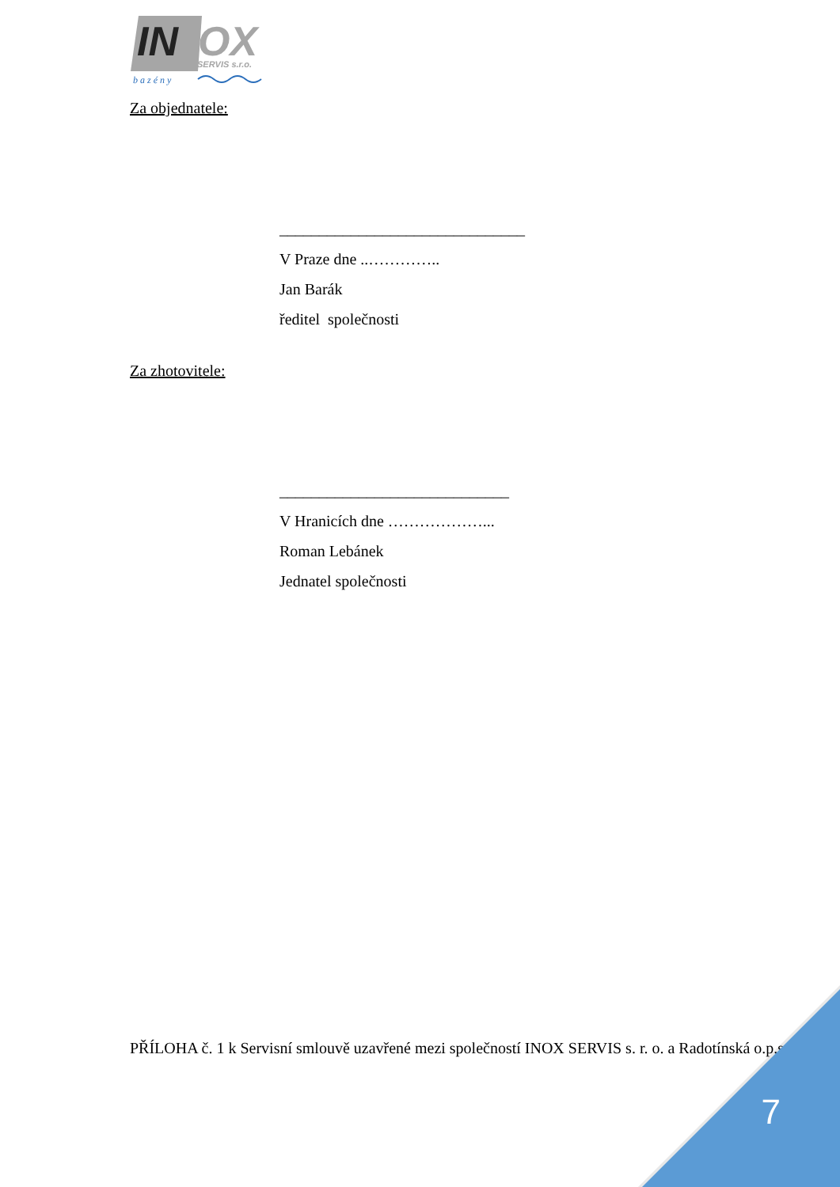IN
OX
SERVIS s.r.o.
b a z é n y
Za objednatele:
_______________________________
V Praze dne ..…………..
Jan Barák
ředitel společnosti
Za zhotovitele:
_____________________________
V Hranicích dne ………………...
Roman Lebánek
Jednatel společnosti
PŘÍLOHA č. 1 k Servisní smlouvě uzavřené mezi společností INOX SERVIS s. r. o. a Radotínská o.p.s.
7